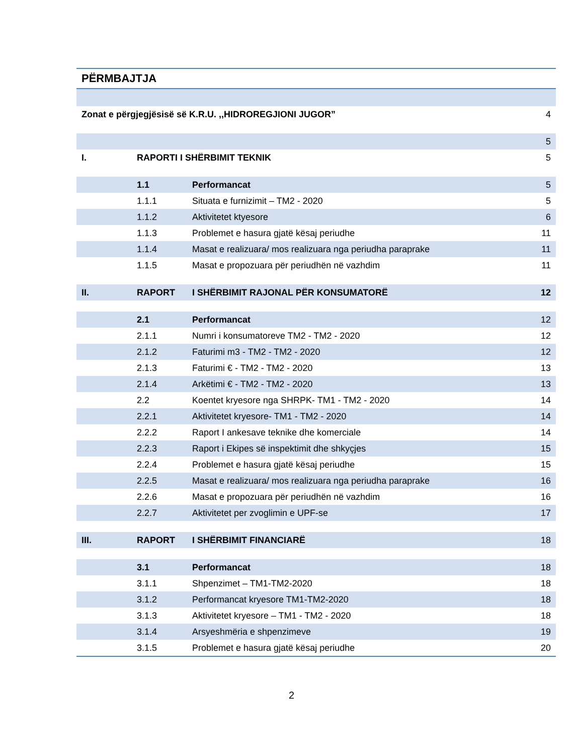PËRMBAJTJA
| Zonat e përgjegjësisë së K.R.U. ,,HIDROREGJIONI JUGOR” | | | 4 |
| | | | 5 |
| I. | RAPORTI I SHËRBIMIT TEKNIK | | 5 |
| | 1.1 | Performancat | 5 |
| | 1.1.1 | Situata e furnizimit – TM2 - 2020 | 5 |
| | 1.1.2 | Aktivitetet ktyesore | 6 |
| | 1.1.3 | Problemet e hasura gjatë kësaj periudhe | 11 |
| | 1.1.4 | Masat e realizuara/ mos realizuara nga periudha paraprake | 11 |
| | 1.1.5 | Masat e propozuara për periudhën në vazhdim | 11 |
| II. | RAPORT | I SHËRBIMIT RAJONAL PËR KONSUMATORË | 12 |
| | 2.1 | Performancat | 12 |
| | 2.1.1 | Numri i konsumatoreve TM2 - TM2 - 2020 | 12 |
| | 2.1.2 | Faturimi m3 - TM2 - TM2 - 2020 | 12 |
| | 2.1.3 | Faturimi € - TM2 - TM2 - 2020 | 13 |
| | 2.1.4 | Arkëtimi € - TM2 - TM2 - 2020 | 13 |
| | 2.2 | Koentet kryesore nga SHRPK- TM1 - TM2 - 2020 | 14 |
| | 2.2.1 | Aktivitetet kryesore- TM1 - TM2 - 2020 | 14 |
| | 2.2.2 | Raport I ankesave teknike dhe komerciale | 14 |
| | 2.2.3 | Raport i Ekipes së inspektimit dhe shkyçjes | 15 |
| | 2.2.4 | Problemet e hasura gjatë kësaj periudhe | 15 |
| | 2.2.5 | Masat e realizuara/ mos realizuara nga periudha paraprake | 16 |
| | 2.2.6 | Masat e propozuara për periudhën në vazhdim | 16 |
| | 2.2.7 | Aktivitetet per zvoglimin e UPF-se | 17 |
| III. | RAPORT | I SHËRBIMIT FINANCIARË | 18 |
| | 3.1 | Performancat | 18 |
| | 3.1.1 | Shpenzimet – TM1-TM2-2020 | 18 |
| | 3.1.2 | Performancat kryesore TM1-TM2-2020 | 18 |
| | 3.1.3 | Aktivitetet kryesore – TM1 - TM2 - 2020 | 18 |
| | 3.1.4 | Arsyeshmëria e shpenzimeve | 19 |
| | 3.1.5 | Problemet e hasura gjatë kësaj periudhe | 20 |
2